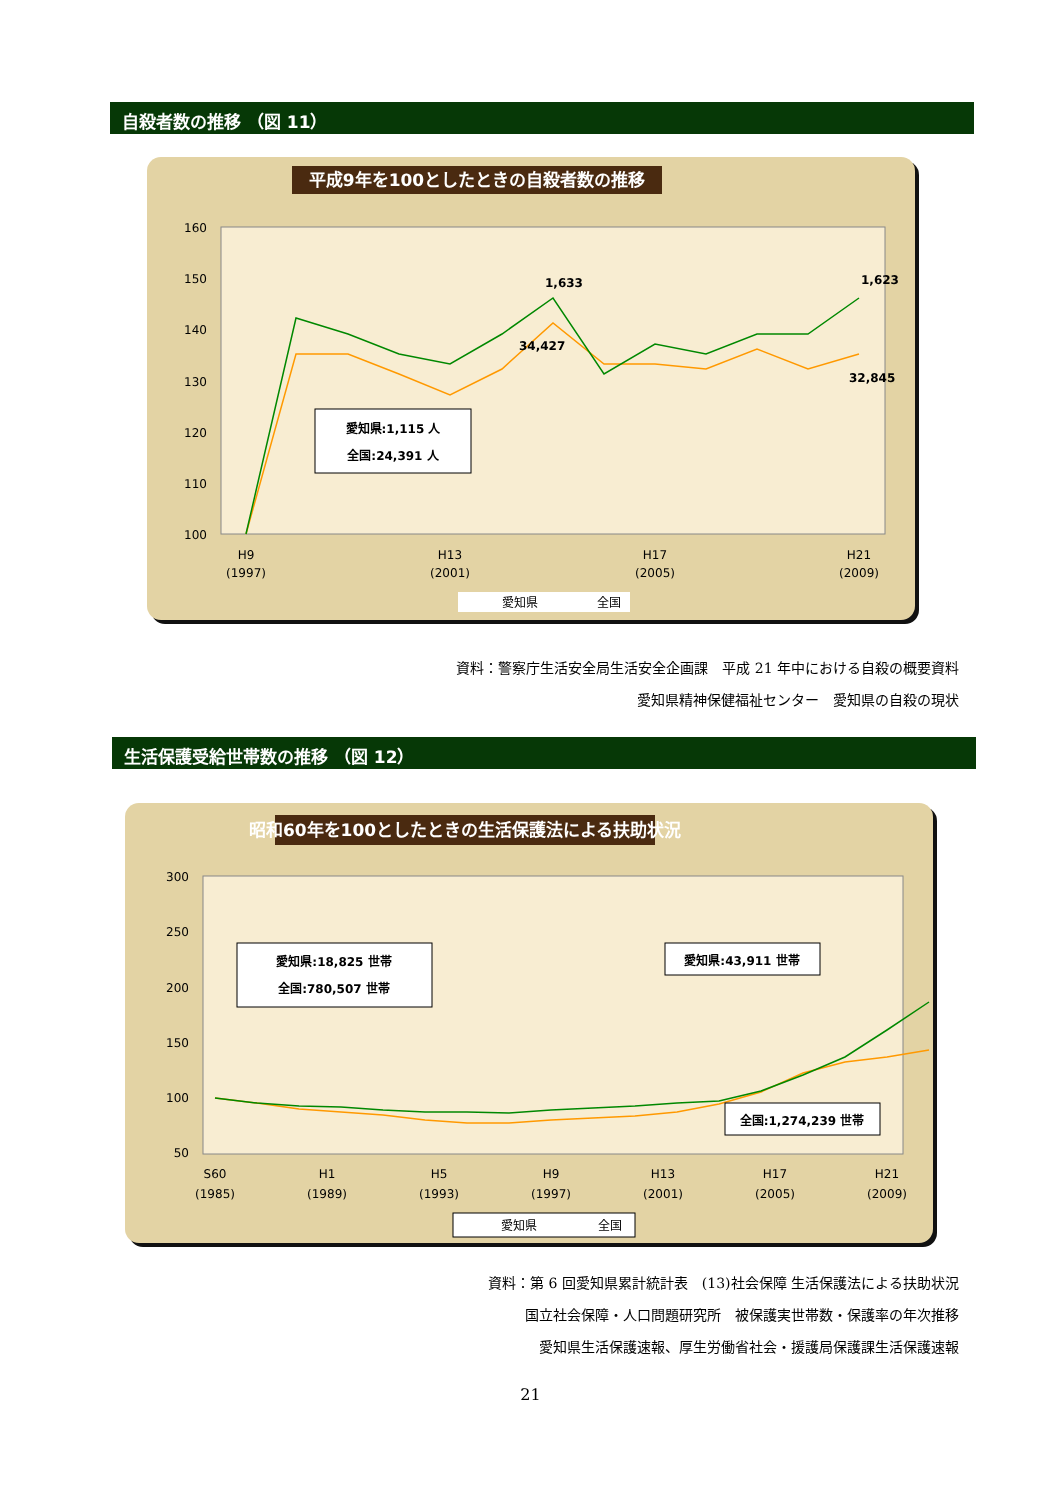自殺者数の推移 （図 11）
平成9年を100としたときの自殺者数の推移
160
150
140
130
120
110
100
1,633
1,623
34,427
32,845
愛知県:1,115 人
全国:24,391 人
H9
(1997)
H13
(2001)
H17
(2005)
H21
(2009)
愛知県
全国
資料：警察庁生活安全局生活安全企画課　平成 21 年中における自殺の概要資料
愛知県精神保健福祉センター　愛知県の自殺の現状
生活保護受給世帯数の推移 （図 12）
昭和60年を100としたときの生活保護法による扶助状況
300
250
200
150
100
50
愛知県:18,825 世帯
全国:780,507 世帯
愛知県:43,911 世帯
全国:1,274,239 世帯
S60
(1985)
H1
(1989)
H5
(1993)
H9
(1997)
H13
(2001)
H17
(2005)
H21
(2009)
愛知県
全国
資料：第 6 回愛知県累計統計表　(13)社会保障 生活保護法による扶助状況
国立社会保障・人口問題研究所　被保護実世帯数・保護率の年次推移
愛知県生活保護速報、厚生労働省社会・援護局保護課生活保護速報
21